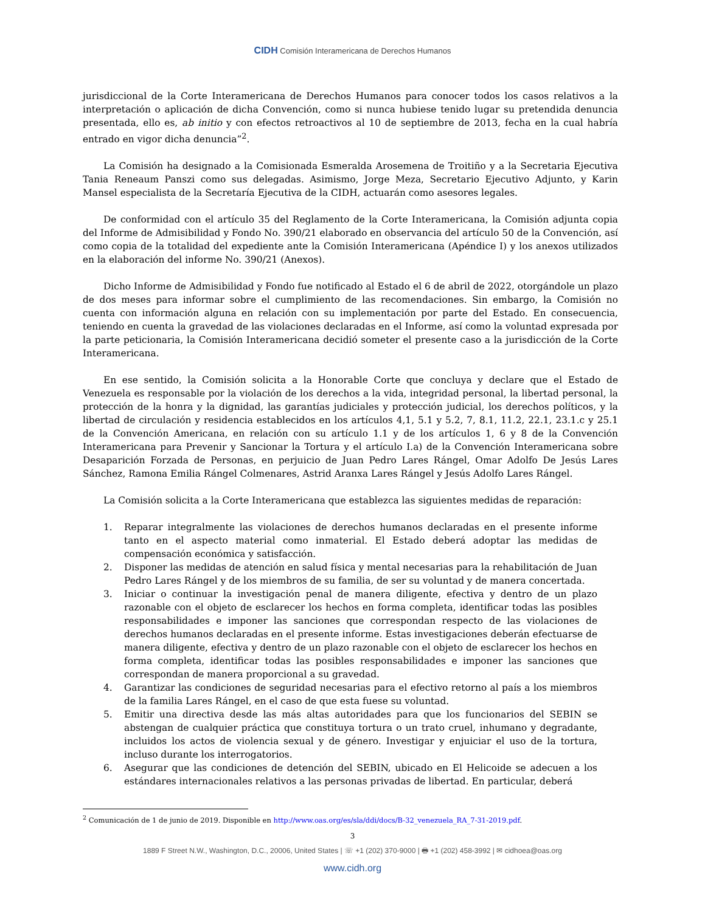CIDH Comisión Interamericana de Derechos Humanos
jurisdiccional de la Corte Interamericana de Derechos Humanos para conocer todos los casos relativos a la interpretación o aplicación de dicha Convención, como si nunca hubiese tenido lugar su pretendida denuncia presentada, ello es, ab initio y con efectos retroactivos al 10 de septiembre de 2013, fecha en la cual habría entrado en vigor dicha denuncia”<sup>2</sup>.
La Comisión ha designado a la Comisionada Esmeralda Arosemena de Troitiño y a la Secretaria Ejecutiva Tania Reneaum Panszi como sus delegadas. Asimismo, Jorge Meza, Secretario Ejecutivo Adjunto, y Karin Mansel especialista de la Secretaría Ejecutiva de la CIDH, actuarán como asesores legales.
De conformidad con el artículo 35 del Reglamento de la Corte Interamericana, la Comisión adjunta copia del Informe de Admisibilidad y Fondo No. 390/21 elaborado en observancia del artículo 50 de la Convención, así como copia de la totalidad del expediente ante la Comisión Interamericana (Apéndice I) y los anexos utilizados en la elaboración del informe No. 390/21 (Anexos).
Dicho Informe de Admisibilidad y Fondo fue notificado al Estado el 6 de abril de 2022, otorgándole un plazo de dos meses para informar sobre el cumplimiento de las recomendaciones. Sin embargo, la Comisión no cuenta con información alguna en relación con su implementación por parte del Estado. En consecuencia, teniendo en cuenta la gravedad de las violaciones declaradas en el Informe, así como la voluntad expresada por la parte peticionaria, la Comisión Interamericana decidió someter el presente caso a la jurisdicción de la Corte Interamericana.
En ese sentido, la Comisión solicita a la Honorable Corte que concluya y declare que el Estado de Venezuela es responsable por la violación de los derechos a la vida, integridad personal, la libertad personal, la protección de la honra y la dignidad, las garantías judiciales y protección judicial, los derechos políticos, y la libertad de circulación y residencia establecidos en los artículos 4,1, 5.1 y 5.2, 7, 8.1, 11.2, 22.1, 23.1.c y 25.1 de la Convención Americana, en relación con su artículo 1.1 y de los artículos 1, 6 y 8 de la Convención Interamericana para Prevenir y Sancionar la Tortura y el artículo I.a) de la Convención Interamericana sobre Desaparición Forzada de Personas, en perjuicio de Juan Pedro Lares Rángel, Omar Adolfo De Jesús Lares Sánchez, Ramona Emilia Rángel Colmenares, Astrid Aranxa Lares Rángel y Jesús Adolfo Lares Rángel.
La Comisión solicita a la Corte Interamericana que establezca las siguientes medidas de reparación:
1. Reparar integralmente las violaciones de derechos humanos declaradas en el presente informe tanto en el aspecto material como inmaterial. El Estado deberá adoptar las medidas de compensación económica y satisfacción.
2. Disponer las medidas de atención en salud física y mental necesarias para la rehabilitación de Juan Pedro Lares Rángel y de los miembros de su familia, de ser su voluntad y de manera concertada.
3. Iniciar o continuar la investigación penal de manera diligente, efectiva y dentro de un plazo razonable con el objeto de esclarecer los hechos en forma completa, identificar todas las posibles responsabilidades e imponer las sanciones que correspondan respecto de las violaciones de derechos humanos declaradas en el presente informe. Estas investigaciones deberán efectuarse de manera diligente, efectiva y dentro de un plazo razonable con el objeto de esclarecer los hechos en forma completa, identificar todas las posibles responsabilidades e imponer las sanciones que correspondan de manera proporcional a su gravedad.
4. Garantizar las condiciones de seguridad necesarias para el efectivo retorno al país a los miembros de la familia Lares Rángel, en el caso de que esta fuese su voluntad.
5. Emitir una directiva desde las más altas autoridades para que los funcionarios del SEBIN se abstengan de cualquier práctica que constituya tortura o un trato cruel, inhumano y degradante, incluidos los actos de violencia sexual y de género. Investigar y enjuiciar el uso de la tortura, incluso durante los interrogatorios.
6. Asegurar que las condiciones de detención del SEBIN, ubicado en El Helicoide se adecuen a los estándares internacionales relativos a las personas privadas de libertad. En particular, deberá
<sup>2</sup> Comunicación de 1 de junio de 2019. Disponible en http://www.oas.org/es/sla/ddi/docs/B-32_venezuela_RA_7-31-2019.pdf.
3
1889 F Street N.W., Washington, D.C., 20006, United States | ☏ +1 (202) 370-9000 | 🖶 +1 (202) 458-3992 | ✉ cidhoea@oas.org
www.cidh.org